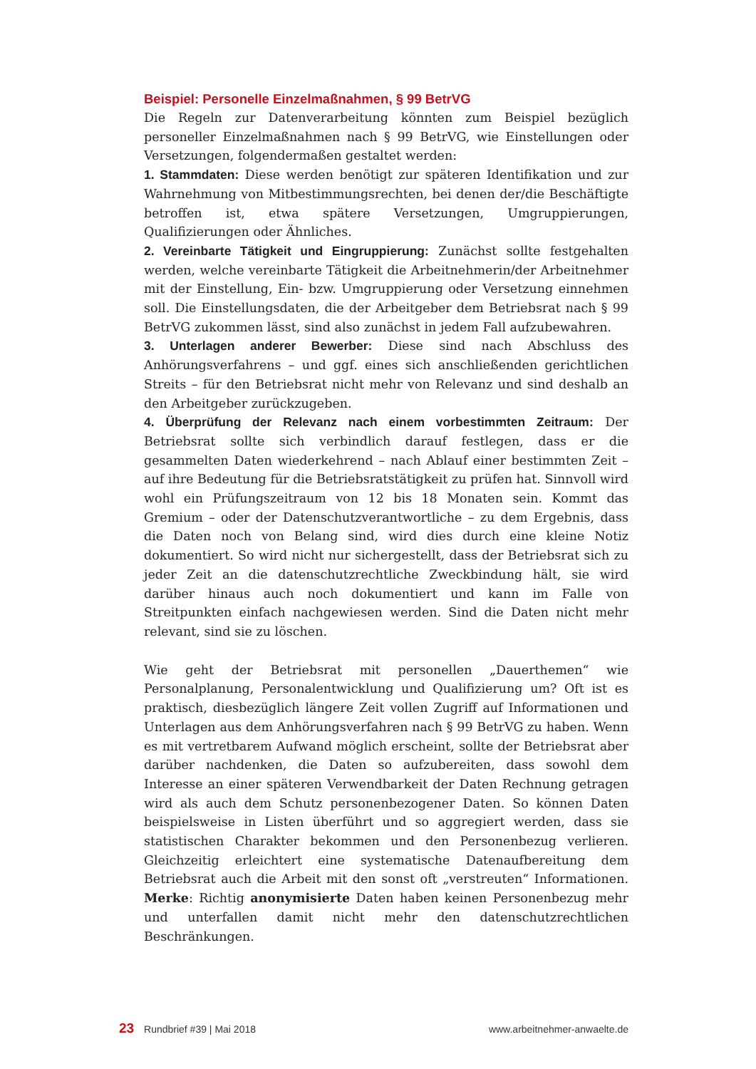Beispiel: Personelle Einzelmaßnahmen, § 99 BetrVG
Die Regeln zur Datenverarbeitung könnten zum Beispiel bezüglich personeller Einzelmaßnahmen nach § 99 BetrVG, wie Einstellungen oder Versetzungen, folgendermaßen gestaltet werden:
1. Stammdaten: Diese werden benötigt zur späteren Identifikation und zur Wahrnehmung von Mitbestimmungsrechten, bei denen der/die Beschäftigte betroffen ist, etwa spätere Versetzungen, Umgruppierungen, Qualifizierungen oder Ähnliches.
2. Vereinbarte Tätigkeit und Eingruppierung: Zunächst sollte festgehalten werden, welche vereinbarte Tätigkeit die Arbeitnehmerin/der Arbeitnehmer mit der Einstellung, Ein- bzw. Umgruppierung oder Versetzung einnehmen soll. Die Einstellungsdaten, die der Arbeitgeber dem Betriebsrat nach § 99 BetrVG zukommen lässt, sind also zunächst in jedem Fall aufzubewahren.
3. Unterlagen anderer Bewerber: Diese sind nach Abschluss des Anhörungsverfahrens – und ggf. eines sich anschließenden gerichtlichen Streits – für den Betriebsrat nicht mehr von Relevanz und sind deshalb an den Arbeitgeber zurückzugeben.
4. Überprüfung der Relevanz nach einem vorbestimmten Zeitraum: Der Betriebsrat sollte sich verbindlich darauf festlegen, dass er die gesammelten Daten wiederkehrend – nach Ablauf einer bestimmten Zeit – auf ihre Bedeutung für die Betriebsratstätigkeit zu prüfen hat. Sinnvoll wird wohl ein Prüfungszeitraum von 12 bis 18 Monaten sein. Kommt das Gremium – oder der Datenschutzverantwortliche – zu dem Ergebnis, dass die Daten noch von Belang sind, wird dies durch eine kleine Notiz dokumentiert. So wird nicht nur sichergestellt, dass der Betriebsrat sich zu jeder Zeit an die datenschutzrechtliche Zweckbindung hält, sie wird darüber hinaus auch noch dokumentiert und kann im Falle von Streitpunkten einfach nachgewiesen werden. Sind die Daten nicht mehr relevant, sind sie zu löschen.
Wie geht der Betriebsrat mit personellen „Dauerthemen“ wie Personalplanung, Personalentwicklung und Qualifizierung um? Oft ist es praktisch, diesbezüglich längere Zeit vollen Zugriff auf Informationen und Unterlagen aus dem Anhörungsverfahren nach § 99 BetrVG zu haben. Wenn es mit vertretbarem Aufwand möglich erscheint, sollte der Betriebsrat aber darüber nachdenken, die Daten so aufzubereiten, dass sowohl dem Interesse an einer späteren Verwendbarkeit der Daten Rechnung getragen wird als auch dem Schutz personenbezogener Daten. So können Daten beispielsweise in Listen überführt und so aggregiert werden, dass sie statistischen Charakter bekommen und den Personenbezug verlieren. Gleichzeitig erleichtert eine systematische Datenaufbereitung dem Betriebsrat auch die Arbeit mit den sonst oft „verstreuten“ Informationen. Merke: Richtig anonymisierte Daten haben keinen Personenbezug mehr und unterfallen damit nicht mehr den datenschutzrechtlichen Beschränkungen.
23 Rundbrief #39 | Mai 2018 www.arbeitnehmer-anwaelte.de